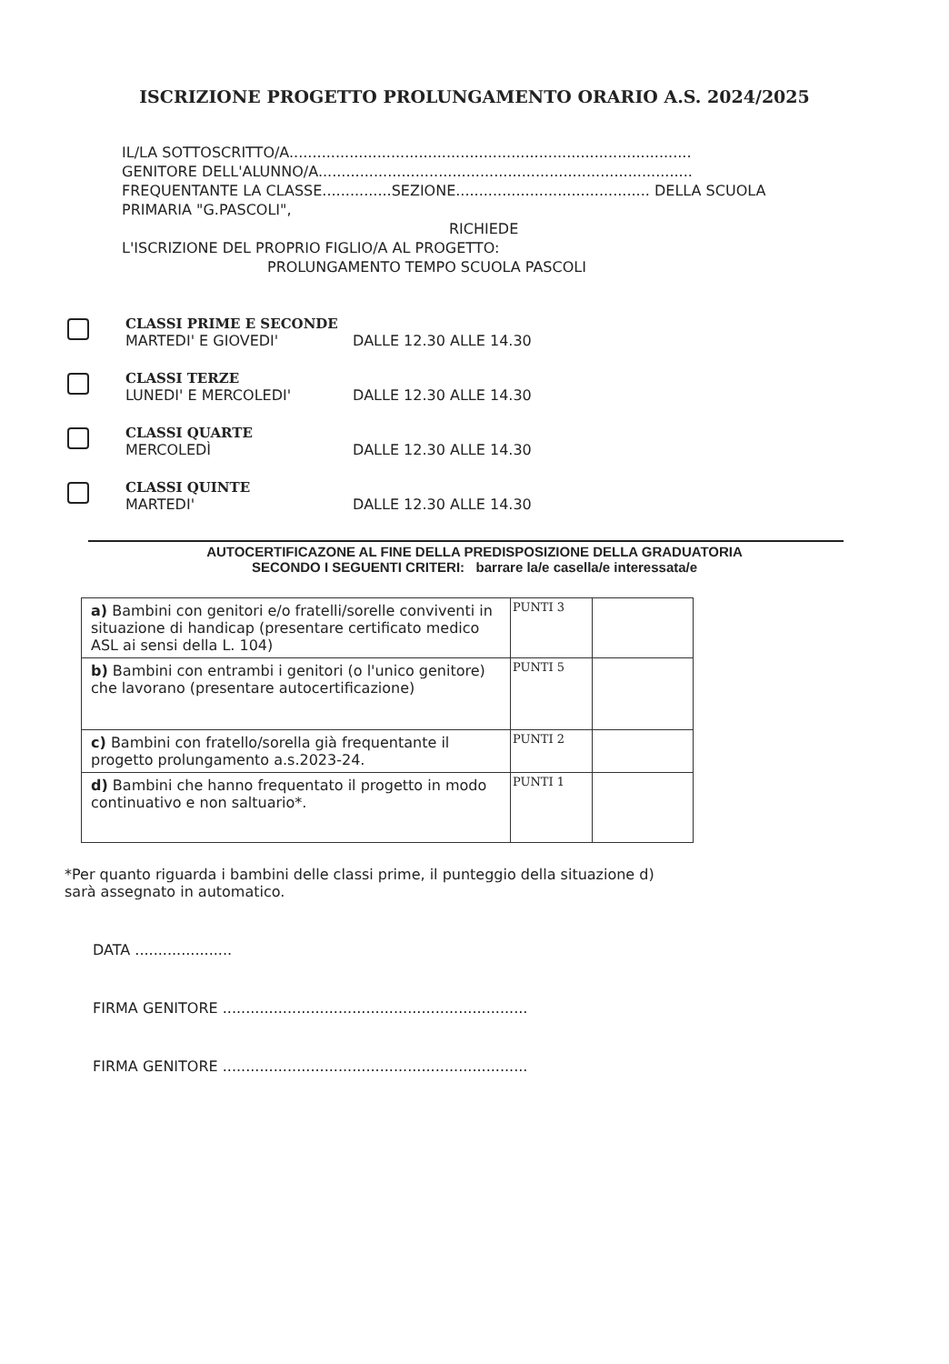ISCRIZIONE PROGETTO PROLUNGAMENTO ORARIO A.S. 2024/2025
IL/LA SOTTOSCRITTO/A.......................................................................................
GENITORE DELL'ALUNNO/A.................................................................................
FREQUENTANTE LA CLASSE...............SEZIONE.......................................... DELLA SCUOLA
PRIMARIA "G.PASCOLI",
RICHIEDE
L'ISCRIZIONE DEL PROPRIO FIGLIO/A AL PROGETTO:
PROLUNGAMENTO TEMPO SCUOLA PASCOLI
CLASSI PRIME E SECONDE
MARTEDI' E GIOVEDI' DALLE 12.30 ALLE 14.30
CLASSI TERZE
LUNEDI' E MERCOLEDI' DALLE 12.30 ALLE 14.30
CLASSI QUARTE
MERCOLEDÌ DALLE 12.30 ALLE 14.30
CLASSI QUINTE
MARTEDI' DALLE 12.30 ALLE 14.30
AUTOCERTIFICAZONE AL FINE DELLA PREDISPOSIZIONE DELLA GRADUATORIA
SECONDO I SEGUENTI CRITERI: barrare la/e casella/e interessata/e
| a) Bambini con genitori e/o fratelli/sorelle conviventi in situazione di handicap (presentare certificato medico ASL ai sensi della L. 104) | PUNTI 3 | |
| b) Bambini con entrambi i genitori (o l'unico genitore) che lavorano (presentare autocertificazione) | PUNTI 5 | |
| c) Bambini con fratello/sorella già frequentante il progetto prolungamento a.s.2023-24. | PUNTI 2 | |
| d) Bambini che hanno frequentato il progetto in modo continuativo e non saltuario*. | PUNTI 1 | |
*Per quanto riguarda i bambini delle classi prime, il punteggio della situazione d)
sarà assegnato in automatico.
DATA .....................
FIRMA GENITORE ..................................................................
FIRMA GENITORE ..................................................................